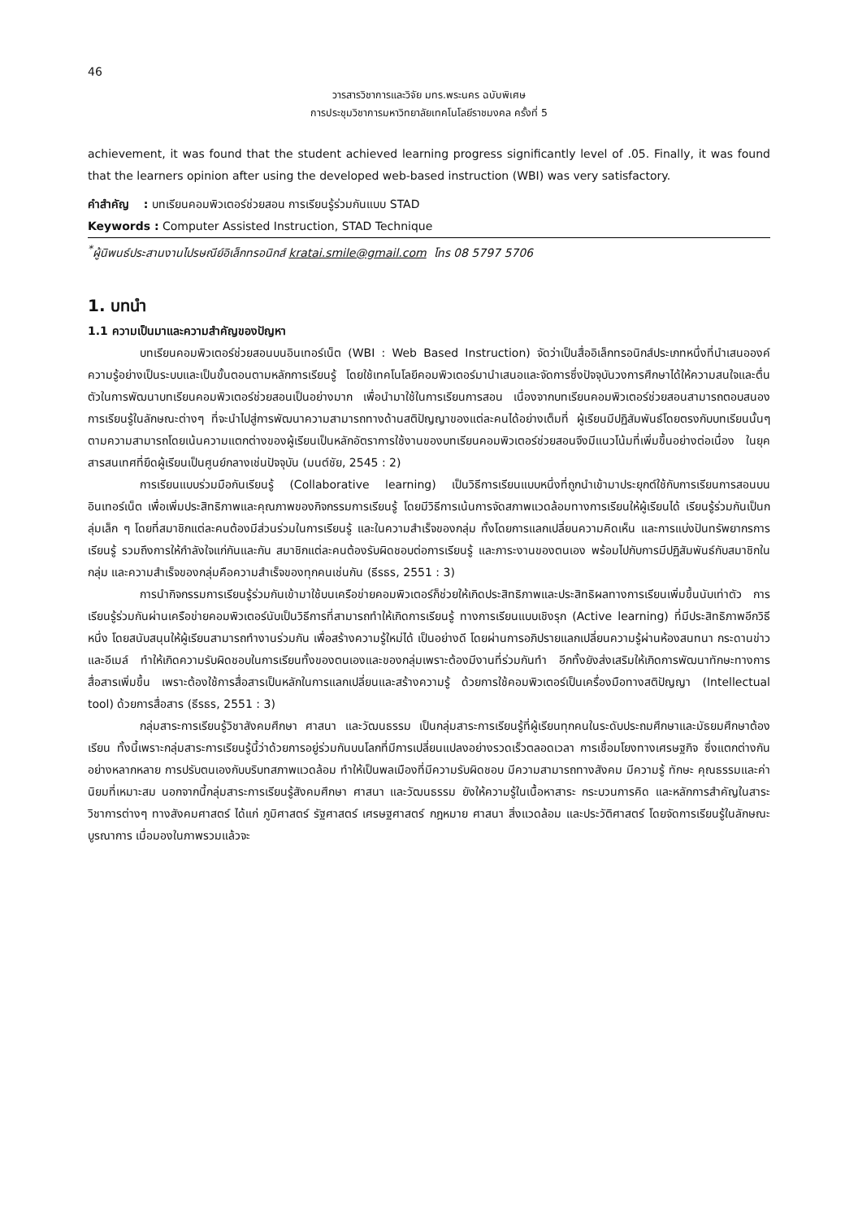46
วารสารวิชาการและวิจัย มทร.พระนคร ฉบับพิเศษ
การประชุมวิชาการมหาวิทยาลัยเทคโนโลยีราชมงคล ครั้งที่ 5
achievement, it was found that the student achieved learning progress significantly level of .05. Finally, it was found that the learners opinion after using the developed web-based instruction (WBI) was very satisfactory.
คำสำคัญ : บทเรียนคอมพิวเตอร์ช่วยสอน การเรียนรู้ร่วมกันแบบ STAD
Keywords : Computer Assisted Instruction, STAD Technique
<sup>*</sup> ผู้นิพนธ์ประสานงานไปรษณีย์อิเล็กทรอนิกส์ kratai.smile@gmail.com โทร 08 5797 5706
1. บทนำ
1.1 ความเป็นมาและความสำคัญของปัญหา
บทเรียนคอมพิวเตอร์ช่วยสอนบนอินเทอร์เน็ต (WBI : Web Based Instruction) จัดว่าเป็นสื่ออิเล็กทรอนิกส์ประเภทหนึ่งที่นำเสนอองค์ความรู้อย่างเป็นระบบและเป็นขั้นตอนตามหลักการเรียนรู้ โดยใช้เทคโนโลยีคอมพิวเตอร์มานำเสนอและจัดการซึ่งปัจจุบันวงการศึกษาได้ให้ความสนใจและตื่นตัวในการพัฒนาบทเรียนคอมพิวเตอร์ช่วยสอนเป็นอย่างมาก เพื่อนำมาใช้ในการเรียนการสอน เนื่องจากบทเรียนคอมพิวเตอร์ช่วยสอนสามารถตอบสนองการเรียนรู้ในลักษณะต่างๆ ที่จะนำไปสู่การพัฒนาความสามารถทางด้านสติปัญญาของแต่ละคนได้อย่างเต็มที่ ผู้เรียนมีปฏิสัมพันธ์โดยตรงกับบทเรียนนั้นๆ ตามความสามารถโดยเน้นความแตกต่างของผู้เรียนเป็นหลักอัตราการใช้งานของบทเรียนคอมพิวเตอร์ช่วยสอนจึงมีแนวโน้มที่เพิ่มขึ้นอย่างต่อเนื่อง ในยุคสารสนเทศที่ยึดผู้เรียนเป็นศูนย์กลางเช่นปัจจุบัน (มนต์ชัย, 2545 : 2)
การเรียนแบบร่วมมือกันเรียนรู้ (Collaborative learning) เป็นวิธีการเรียนแบบหนึ่งที่ถูกนำเข้ามาประยุกต์ใช้กับการเรียนการสอนบนอินเทอร์เน็ต เพื่อเพิ่มประสิทธิภาพและคุณภาพของกิจกรรมการเรียนรู้ โดยมีวิธีการเน้นการจัดสภาพแวดล้อมทางการเรียนให้ผู้เรียนได้ เรียนรู้ร่วมกันเป็นกลุ่มเล็ก ๆ โดยที่สมาชิกแต่ละคนต้องมีส่วนร่วมในการเรียนรู้ และในความสำเร็จของกลุ่ม ทั้งโดยการแลกเปลี่ยนความคิดเห็น และการแบ่งปันทรัพยากรการเรียนรู้ รวมถึงการให้กำลังใจแก่กันและกัน สมาชิกแต่ละคนต้องรับผิดชอบต่อการเรียนรู้ และภาระงานของตนเอง พร้อมไปกับการมีปฏิสัมพันธ์กับสมาชิกในกลุ่ม และความสำเร็จของกลุ่มคือความสำเร็จของทุกคนเช่นกัน (ธีรธร, 2551 : 3)
การนำกิจกรรมการเรียนรู้ร่วมกันเข้ามาใช้บนเครือข่ายคอมพิวเตอร์ก็ช่วยให้เกิดประสิทธิภาพและประสิทธิผลทางการเรียนเพิ่มขึ้นนับเท่าตัว การเรียนรู้ร่วมกันผ่านเครือข่ายคอมพิวเตอร์นับเป็นวิธีการที่สามารถทำให้เกิดการเรียนรู้ ทางการเรียนแบบเชิงรุก (Active learning) ที่มีประสิทธิภาพอีกวิธีหนึ่ง โดยสนับสนุนให้ผู้เรียนสามารถทำงานร่วมกัน เพื่อสร้างความรู้ใหม่ได้ เป็นอย่างดี โดยผ่านการอภิปรายแลกเปลี่ยนความรู้ผ่านห้องสนทนา กระดานข่าว และอีเมล์ ทำให้เกิดความรับผิดชอบในการเรียนทั้งของตนเองและของกลุ่มเพราะต้องมีงานที่ร่วมกันทำ อีกทั้งยังส่งเสริมให้เกิดการพัฒนาทักษะทางการสื่อสารเพิ่มขึ้น เพราะต้องใช้การสื่อสารเป็นหลักในการแลกเปลี่ยนและสร้างความรู้ ด้วยการใช้คอมพิวเตอร์เป็นเครื่องมือทางสติปัญญา (Intellectual tool) ด้วยการสื่อสาร (ธีรธร, 2551 : 3)
กลุ่มสาระการเรียนรู้วิชาสังคมศึกษา ศาสนา และวัฒนธรรม เป็นกลุ่มสาระการเรียนรู้ที่ผู้เรียนทุกคนในระดับประถมศึกษาและมัธยมศึกษาต้องเรียน ทั้งนี้เพราะกลุ่มสาระการเรียนรู้นี้ว่าด้วยการอยู่ร่วมกันบนโลกที่มีการเปลี่ยนแปลงอย่างรวดเร็วตลอดเวลา การเชื่อมโยงทางเศรษฐกิจ ซึ่งแตกต่างกันอย่างหลากหลาย การปรับตนเองกับบริบทสภาพแวดล้อม ทำให้เป็นพลเมืองที่มีความรับผิดชอบ มีความสามารถทางสังคม มีความรู้ ทักษะ คุณธรรมและค่านิยมที่เหมาะสม นอกจากนี้กลุ่มสาระการเรียนรู้สังคมศึกษา ศาสนา และวัฒนธรรม ยังให้ความรู้ในเนื้อหาสาระ กระบวนการคิด และหลักการสำคัญในสาระวิชาการต่างๆ ทางสังคมศาสตร์ ได้แก่ ภูมิศาสตร์ รัฐศาสตร์ เศรษฐศาสตร์ กฎหมาย ศาสนา สิ่งแวดล้อม และประวัติศาสตร์ โดยจัดการเรียนรู้ในลักษณะบูรณาการ เมื่อมองในภาพรวมแล้วจะ